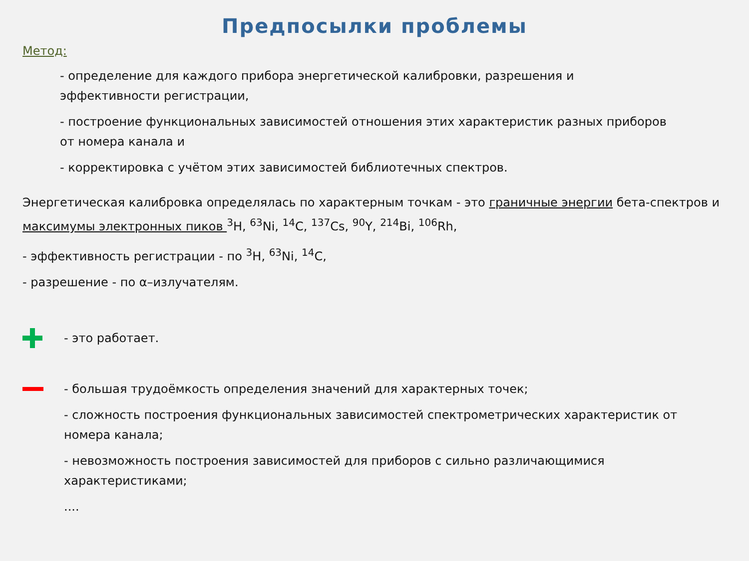Предпосылки проблемы
Метод:
- определение для каждого прибора энергетической калибровки, разрешения и эффективности регистрации,
- построение функциональных зависимостей отношения этих характеристик разных приборов от номера канала и
- корректировка с учётом этих зависимостей библиотечных спектров.
Энергетическая калибровка определялась по характерным точкам - это граничные энергии бета-спектров и максимумы электронных пиков <sup>3</sup>H, <sup>63</sup>Ni, <sup>14</sup>C, <sup>137</sup>Cs, <sup>90</sup>Y, <sup>214</sup>Bi, <sup>106</sup>Rh,
- эффективность регистрации - по <sup>3</sup>H, <sup>63</sup>Ni, <sup>14</sup>C,
- разрешение - по α–излучателям.
- это работает.
- большая трудоёмкость определения значений для характерных точек;
- сложность построения функциональных зависимостей спектрометрических характеристик от номера канала;
- невозможность построения зависимостей для приборов с сильно различающимися характеристиками;
....